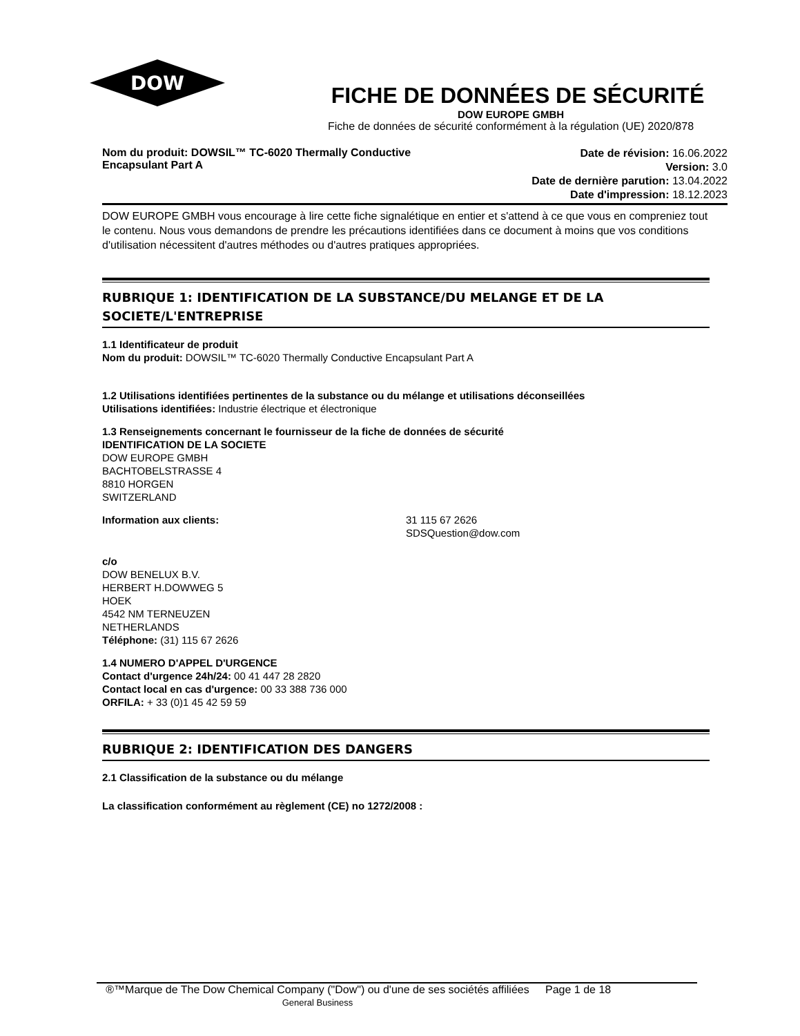DOW
FICHE DE DONNÉES DE SÉCURITÉ
DOW EUROPE GMBH
Fiche de données de sécurité conformément à la régulation (UE) 2020/878
Nom du produit: DOWSIL™ TC-6020 Thermally Conductive
Encapsulant Part A
Date de révision: 16.06.2022
Version: 3.0
Date de dernière parution: 13.04.2022
Date d'impression: 18.12.2023
DOW EUROPE GMBH vous encourage à lire cette fiche signalétique en entier et s'attend à ce que vous en compreniez tout le contenu. Nous vous demandons de prendre les précautions identifiées dans ce document à moins que vos conditions d'utilisation nécessitent d'autres méthodes ou d'autres pratiques appropriées.
RUBRIQUE 1: IDENTIFICATION DE LA SUBSTANCE/DU MELANGE ET DE LA SOCIETE/L'ENTREPRISE
1.1 Identificateur de produit
Nom du produit: DOWSIL™ TC-6020 Thermally Conductive Encapsulant Part A
1.2 Utilisations identifiées pertinentes de la substance ou du mélange et utilisations déconseillées
Utilisations identifiées: Industrie électrique et électronique
1.3 Renseignements concernant le fournisseur de la fiche de données de sécurité
IDENTIFICATION DE LA SOCIETE
DOW EUROPE GMBH
BACHTOBELSTRASSE 4
8810 HORGEN
SWITZERLAND
Information aux clients: 31 115 67 2626
SDSQuestion@dow.com
c/o
DOW BENELUX B.V.
HERBERT H.DOWWEG 5
HOEK
4542 NM TERNEUZEN
NETHERLANDS
Téléphone: (31) 115 67 2626
1.4 NUMERO D'APPEL D'URGENCE
Contact d'urgence 24h/24: 00 41 447 28 2820
Contact local en cas d'urgence: 00 33 388 736 000
ORFILA: + 33 (0)1 45 42 59 59
RUBRIQUE 2: IDENTIFICATION DES DANGERS
2.1 Classification de la substance ou du mélange
La classification conformément au règlement (CE) no 1272/2008 :
®™Marque de The Dow Chemical Company ("Dow") ou d'une de ses sociétés affiliées
General Business
Page 1 de 18